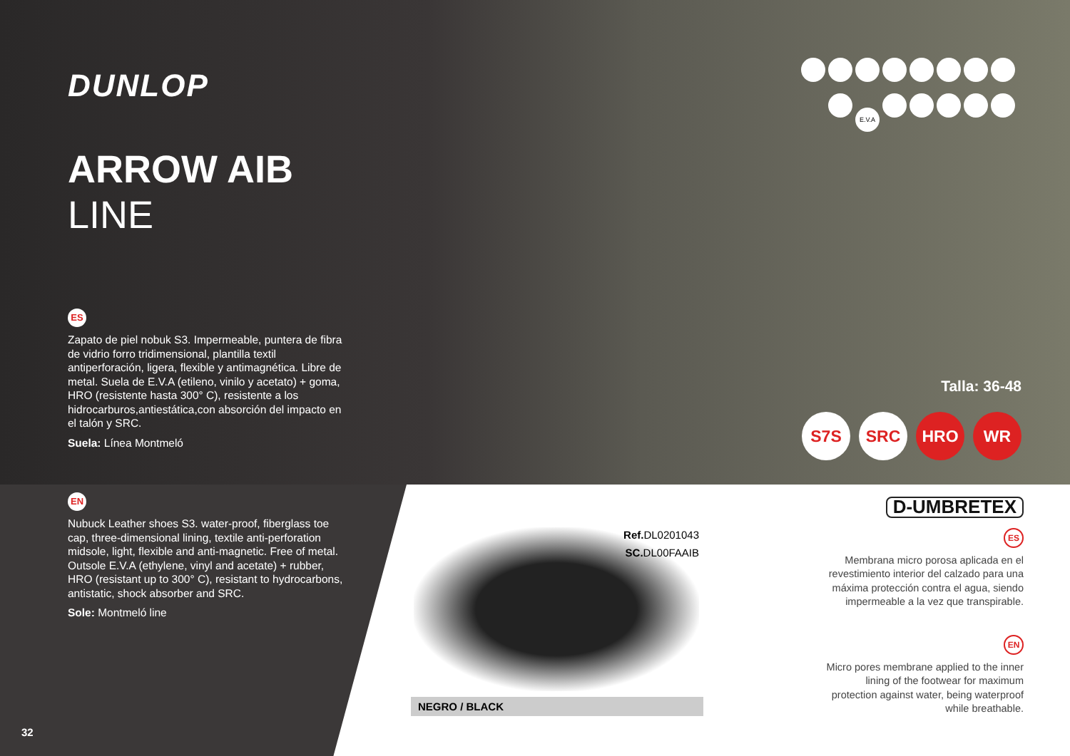DUNLOP
ARROW AIB
LINE
ES
Zapato de piel nobuk S3. Impermeable, puntera de fibra de vidrio forro tridimensional, plantilla textil antiperforación, ligera, flexible y antimagnética. Libre de metal. Suela de E.V.A (etileno, vinilo y acetato) + goma, HRO (resistente hasta 300° C), resistente a los hidrocarburos,antiestática,con absorción del impacto en el talón y SRC.
Suela: Línea Montmeló
EN
Nubuck Leather shoes S3. water-proof, fiberglass toe cap, three-dimensional lining, textile anti-perforation midsole, light, flexible and anti-magnetic. Free of metal. Outsole E.V.A (ethylene, vinyl and acetate) + rubber, HRO (resistant up to 300° C), resistant to hydrocarbons, antistatic, shock absorber and SRC.
Sole: Montmeló line
E.V.A
Talla: 36-48
S7S SRC HRO WR
Ref. DL0201043
SC. DL00FAAIB
NEGRO / BLACK
D-UMBRETEX
ES
Membrana micro porosa aplicada en el revestimiento interior del calzado para una máxima protección contra el agua, siendo impermeable a la vez que transpirable.
EN
Micro pores membrane applied to the inner lining of the footwear for maximum protection against water, being waterproof while breathable.
32